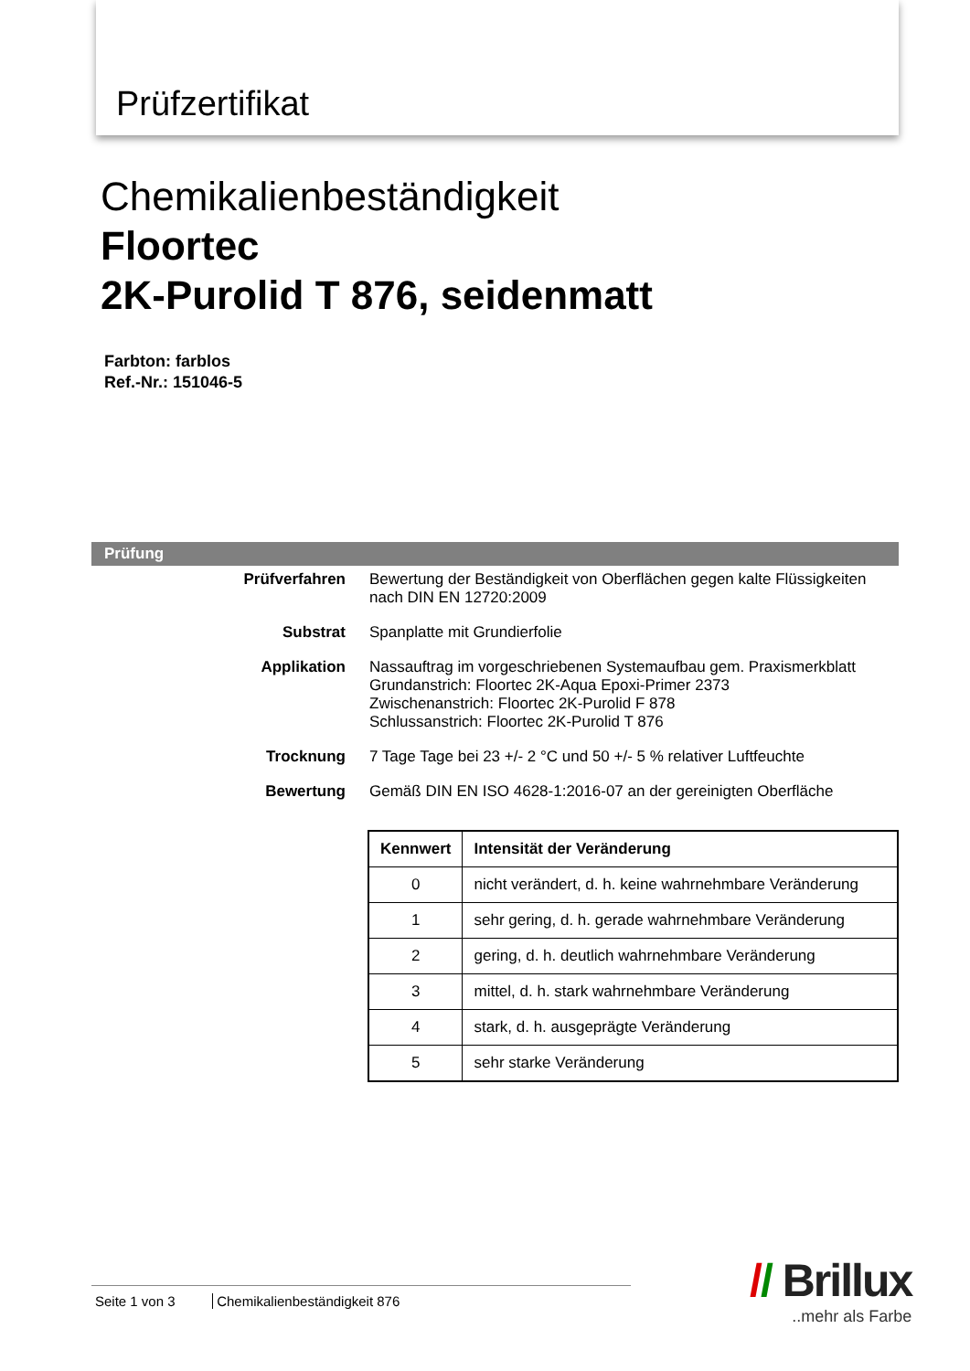Prüfzertifikat
Chemikalienbeständigkeit
Floortec
2K-Purolid T 876, seidenmatt
Farbton: farblos
Ref.-Nr.: 151046-5
Prüfung
Prüfverfahren Bewertung der Beständigkeit von Oberflächen gegen kalte Flüssigkeiten
nach DIN EN 12720:2009
Substrat Spanplatte mit Grundierfolie
Applikation Nassauftrag im vorgeschriebenen Systemaufbau gem. Praxismerkblatt
Grundanstrich: Floortec 2K-Aqua Epoxi-Primer 2373
Zwischenanstrich: Floortec 2K-Purolid F 878
Schlussanstrich: Floortec 2K-Purolid T 876
Trocknung 7 Tage Tage bei 23 +/- 2 °C und 50 +/- 5 % relativer Luftfeuchte
Bewertung Gemäß DIN EN ISO 4628-1:2016-07 an der gereinigten Oberfläche
| Kennwert | Intensität der Veränderung |
| --- | --- |
| 0 | nicht verändert, d. h. keine wahrnehmbare Veränderung |
| 1 | sehr gering, d. h. gerade wahrnehmbare Veränderung |
| 2 | gering, d. h. deutlich wahrnehmbare Veränderung |
| 3 | mittel, d. h. stark wahrnehmbare Veränderung |
| 4 | stark, d. h. ausgeprägte Veränderung |
| 5 | sehr starke Veränderung |
Seite 1 von 3 Chemikalienbeständigkeit 876
// Brillux
..mehr als Farbe